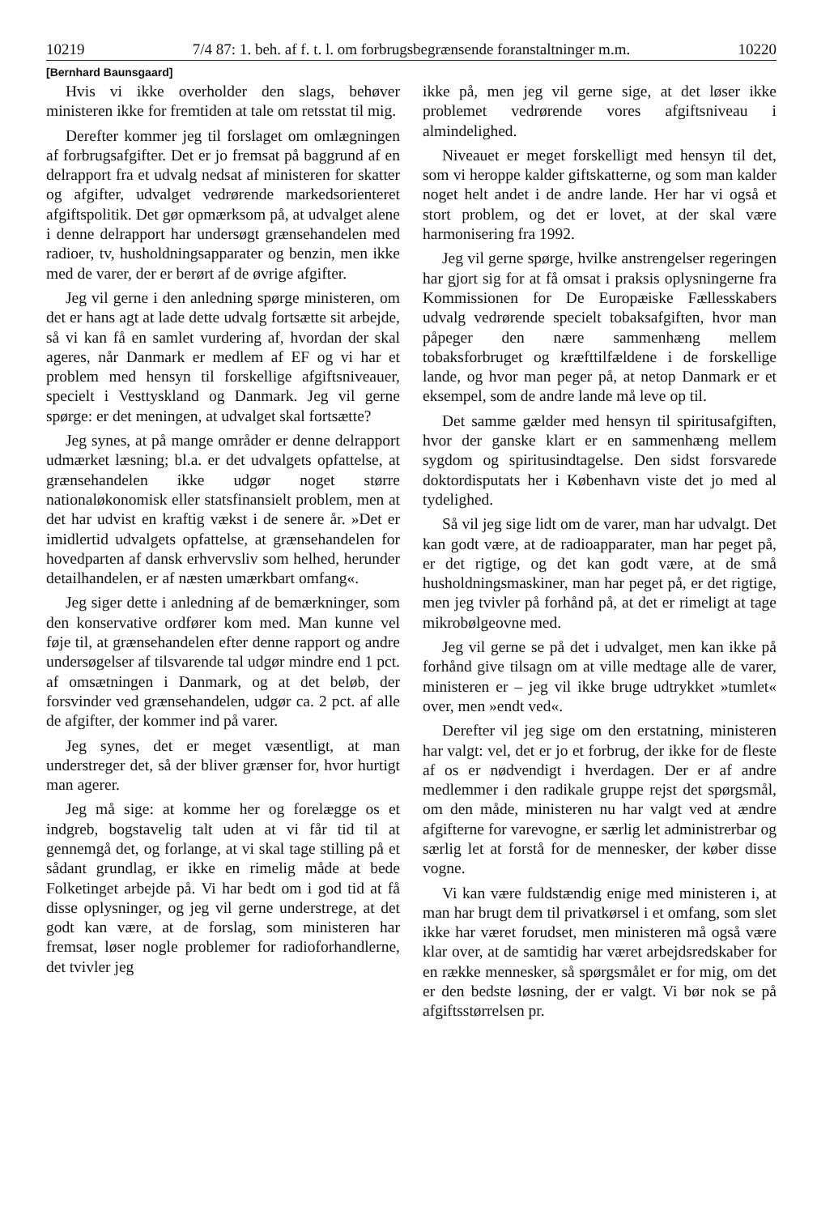10219 7/4 87: 1. beh. af f. t. l. om forbrugsbegrænsende foranstaltninger m.m. 10220
[Bernhard Baunsgaard]
Hvis vi ikke overholder den slags, behøver ministeren ikke for fremtiden at tale om retsstat til mig.
Derefter kommer jeg til forslaget om omlægningen af forbrugsafgifter. Det er jo fremsat på baggrund af en delrapport fra et udvalg nedsat af ministeren for skatter og afgifter, udvalget vedrørende markedsorienteret afgiftspolitik. Det gør opmærksom på, at udvalget alene i denne delrapport har undersøgt grænsehandelen med radioer, tv, husholdningsapparater og benzin, men ikke med de varer, der er berørt af de øvrige afgifter.
Jeg vil gerne i den anledning spørge ministeren, om det er hans agt at lade dette udvalg fortsætte sit arbejde, så vi kan få en samlet vurdering af, hvordan der skal ageres, når Danmark er medlem af EF og vi har et problem med hensyn til forskellige afgiftsniveauer, specielt i Vesttyskland og Danmark. Jeg vil gerne spørge: er det meningen, at udvalget skal fortsætte?
Jeg synes, at på mange områder er denne delrapport udmærket læsning; bl.a. er det udvalgets opfattelse, at grænsehandelen ikke udgør noget større nationaløkonomisk eller statsfinansielt problem, men at det har udvist en kraftig vækst i de senere år. »Det er imidlertid udvalgets opfattelse, at grænsehandelen for hovedparten af dansk erhvervsliv som helhed, herunder detailhandelen, er af næsten umærkbart omfang«.
Jeg siger dette i anledning af de bemærkninger, som den konservative ordfører kom med. Man kunne vel føje til, at grænsehandelen efter denne rapport og andre undersøgelser af tilsvarende tal udgør mindre end 1 pct. af omsætningen i Danmark, og at det beløb, der forsvinder ved grænsehandelen, udgør ca. 2 pct. af alle de afgifter, der kommer ind på varer.
Jeg synes, det er meget væsentligt, at man understreger det, så der bliver grænser for, hvor hurtigt man agerer.
Jeg må sige: at komme her og forelægge os et indgreb, bogstavelig talt uden at vi får tid til at gennemgå det, og forlange, at vi skal tage stilling på et sådant grundlag, er ikke en rimelig måde at bede Folketinget arbejde på. Vi har bedt om i god tid at få disse oplysninger, og jeg vil gerne understrege, at det godt kan være, at de forslag, som ministeren har fremsat, løser nogle problemer for radioforhandlerne, det tvivler jeg
ikke på, men jeg vil gerne sige, at det løser ikke problemet vedrørende vores afgiftsniveau i almindelighed.
Niveauet er meget forskelligt med hensyn til det, som vi heroppe kalder giftskatterne, og som man kalder noget helt andet i de andre lande. Her har vi også et stort problem, og det er lovet, at der skal være harmonisering fra 1992.
Jeg vil gerne spørge, hvilke anstrengelser regeringen har gjort sig for at få omsat i praksis oplysningerne fra Kommissionen for De Europæiske Fællesskabers udvalg vedrørende specielt tobaksafgiften, hvor man påpeger den nære sammenhæng mellem tobaksforbruget og kræfttilfældene i de forskellige lande, og hvor man peger på, at netop Danmark er et eksempel, som de andre lande må leve op til.
Det samme gælder med hensyn til spiritusafgiften, hvor der ganske klart er en sammenhæng mellem sygdom og spiritusindtagelse. Den sidst forsvarede doktordisputats her i København viste det jo med al tydelighed.
Så vil jeg sige lidt om de varer, man har udvalgt. Det kan godt være, at de radioapparater, man har peget på, er det rigtige, og det kan godt være, at de små husholdningsmaskiner, man har peget på, er det rigtige, men jeg tvivler på forhånd på, at det er rimeligt at tage mikrobølgeovne med.
Jeg vil gerne se på det i udvalget, men kan ikke på forhånd give tilsagn om at ville medtage alle de varer, ministeren er – jeg vil ikke bruge udtrykket »tumlet« over, men »endt ved«.
Derefter vil jeg sige om den erstatning, ministeren har valgt: vel, det er jo et forbrug, der ikke for de fleste af os er nødvendigt i hverdagen. Der er af andre medlemmer i den radikale gruppe rejst det spørgsmål, om den måde, ministeren nu har valgt ved at ændre afgifterne for varevogne, er særlig let administrerbar og særlig let at forstå for de mennesker, der køber disse vogne.
Vi kan være fuldstændig enige med ministeren i, at man har brugt dem til privatkørsel i et omfang, som slet ikke har været forudset, men ministeren må også være klar over, at de samtidig har været arbejdsredskaber for en række mennesker, så spørgsmålet er for mig, om det er den bedste løsning, der er valgt. Vi bør nok se på afgiftsstørrelsen pr.